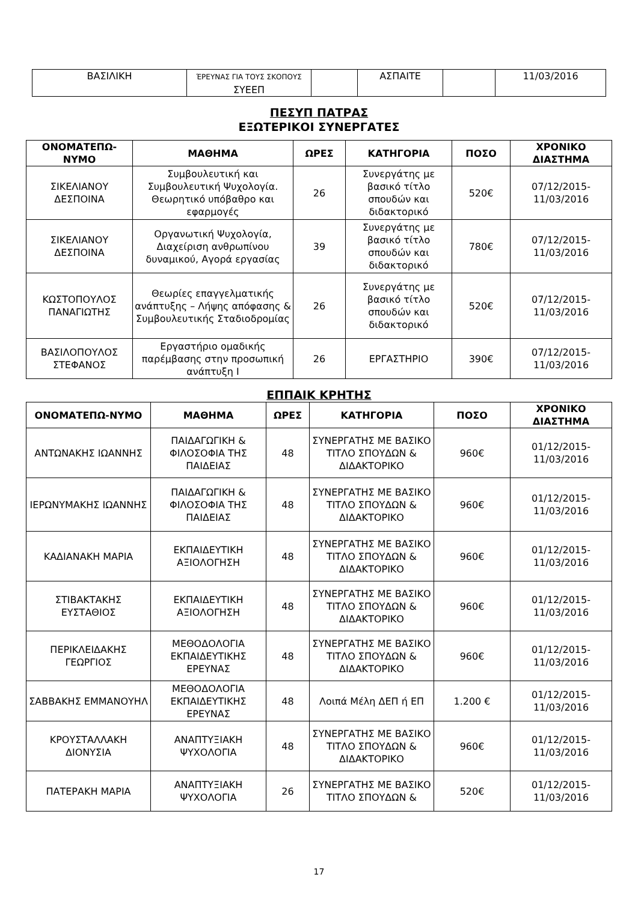| ΒΑΣΙΛΙΚΗ | ΈΡΕΥΝΑΣ ΓΙΑ ΤΟΥΣ ΣΚΟΠΟΥΣ ΣΥΕΕΠ | | ΑΣΠΑΙΤΕ | | 11/03/2016 |
ΠΕΣΥΠ ΠΑΤΡΑΣ
ΕΞΩΤΕΡΙΚΟΙ ΣΥΝΕΡΓΑΤΕΣ
| ΟΝΟΜΑΤΕΠΩ-ΝΥΜΟ | ΜΑΘΗΜΑ | ΩΡΕΣ | ΚΑΤΗΓΟΡΙΑ | ΠΟΣΟ | ΧΡΟΝΙΚΟ ΔΙΑΣΤΗΜΑ |
| --- | --- | --- | --- | --- | --- |
| ΣΙΚΕΛΙΑΝΟΥ ΔΕΣΠΟΙΝΑ | Συμβουλευτική και Συμβουλευτική Ψυχολογία. Θεωρητικό υπόβαθρο και εφαρμογές | 26 | Συνεργάτης με βασικό τίτλο σπουδών και διδακτορικό | 520€ | 07/12/2015-11/03/2016 |
| ΣΙΚΕΛΙΑΝΟΥ ΔΕΣΠΟΙΝΑ | Οργανωτική Ψυχολογία, Διαχείριση ανθρωπίνου δυναμικού, Αγορά εργασίας | 39 | Συνεργάτης με βασικό τίτλο σπουδών και διδακτορικό | 780€ | 07/12/2015-11/03/2016 |
| ΚΩΣΤΟΠΟΥΛΟΣ ΠΑΝΑΓΙΩΤΗΣ | Θεωρίες επαγγελματικής ανάπτυξης – Λήψης απόφασης & Συμβουλευτικής Σταδιοδρομίας | 26 | Συνεργάτης με βασικό τίτλο σπουδών και διδακτορικό | 520€ | 07/12/2015-11/03/2016 |
| ΒΑΣΙΛΟΠΟΥΛΟΣ ΣΤΕΦΑΝΟΣ | Εργαστήριο ομαδικής παρέμβασης στην προσωπική ανάπτυξη Ι | 26 | ΕΡΓΑΣΤΗΡΙΟ | 390€ | 07/12/2015-11/03/2016 |
ΕΠΠΑΙΚ ΚΡΗΤΗΣ
| ΟΝΟΜΑΤΕΠΩ-ΝΥΜΟ | ΜΑΘΗΜΑ | ΩΡΕΣ | ΚΑΤΗΓΟΡΙΑ | ΠΟΣΟ | ΧΡΟΝΙΚΟ ΔΙΑΣΤΗΜΑ |
| --- | --- | --- | --- | --- | --- |
| ΑΝΤΩΝΑΚΗΣ ΙΩΑΝΝΗΣ | ΠΑΙΔΑΓΩΓΙΚΗ & ΦΙΛΟΣΟΦΙΑ ΤΗΣ ΠΑΙΔΕΙΑΣ | 48 | ΣΥΝΕΡΓΑΤΗΣ ΜΕ ΒΑΣΙΚΟ ΤΙΤΛΟ ΣΠΟΥΔΩΝ & ΔΙΔΑΚΤΟΡΙΚΟ | 960€ | 01/12/2015-11/03/2016 |
| ΙΕΡΩΝΥΜΑΚΗΣ ΙΩΑΝΝΗΣ | ΠΑΙΔΑΓΩΓΙΚΗ & ΦΙΛΟΣΟΦΙΑ ΤΗΣ ΠΑΙΔΕΙΑΣ | 48 | ΣΥΝΕΡΓΑΤΗΣ ΜΕ ΒΑΣΙΚΟ ΤΙΤΛΟ ΣΠΟΥΔΩΝ & ΔΙΔΑΚΤΟΡΙΚΟ | 960€ | 01/12/2015-11/03/2016 |
| ΚΑΔΙΑΝΑΚΗ ΜΑΡΙΑ | ΕΚΠΑΙΔΕΥΤΙΚΗ ΑΞΙΟΛΟΓΗΣΗ | 48 | ΣΥΝΕΡΓΑΤΗΣ ΜΕ ΒΑΣΙΚΟ ΤΙΤΛΟ ΣΠΟΥΔΩΝ & ΔΙΔΑΚΤΟΡΙΚΟ | 960€ | 01/12/2015-11/03/2016 |
| ΣΤΙΒΑΚΤΑΚΗΣ ΕΥΣΤΑΘΙΟΣ | ΕΚΠΑΙΔΕΥΤΙΚΗ ΑΞΙΟΛΟΓΗΣΗ | 48 | ΣΥΝΕΡΓΑΤΗΣ ΜΕ ΒΑΣΙΚΟ ΤΙΤΛΟ ΣΠΟΥΔΩΝ & ΔΙΔΑΚΤΟΡΙΚΟ | 960€ | 01/12/2015-11/03/2016 |
| ΠΕΡΙΚΛΕΙΔΑΚΗΣ ΓΕΩΡΓΙΟΣ | ΜΕΘΟΔΟΛΟΓΙΑ ΕΚΠΑΙΔΕΥΤΙΚΗΣ ΕΡΕΥΝΑΣ | 48 | ΣΥΝΕΡΓΑΤΗΣ ΜΕ ΒΑΣΙΚΟ ΤΙΤΛΟ ΣΠΟΥΔΩΝ & ΔΙΔΑΚΤΟΡΙΚΟ | 960€ | 01/12/2015-11/03/2016 |
| ΣΑΒΒΑΚΗΣ ΕΜΜΑΝΟΥΗΛ | ΜΕΘΟΔΟΛΟΓΙΑ ΕΚΠΑΙΔΕΥΤΙΚΗΣ ΕΡΕΥΝΑΣ | 48 | Λοιπά Μέλη ΔΕΠ ή ΕΠ | 1.200 € | 01/12/2015-11/03/2016 |
| ΚΡΟΥΣΤΑΛΛΑΚΗ ΔΙΟΝΥΣΙΑ | ΑΝΑΠΤΥΞΙΑΚΗ ΨΥΧΟΛΟΓΙΑ | 48 | ΣΥΝΕΡΓΑΤΗΣ ΜΕ ΒΑΣΙΚΟ ΤΙΤΛΟ ΣΠΟΥΔΩΝ & ΔΙΔΑΚΤΟΡΙΚΟ | 960€ | 01/12/2015-11/03/2016 |
| ΠΑΤΕΡΑΚΗ ΜΑΡΙΑ | ΑΝΑΠΤΥΞΙΑΚΗ ΨΥΧΟΛΟΓΙΑ | 26 | ΣΥΝΕΡΓΑΤΗΣ ΜΕ ΒΑΣΙΚΟ ΤΙΤΛΟ ΣΠΟΥΔΩΝ & | 520€ | 01/12/2015-11/03/2016 |
17